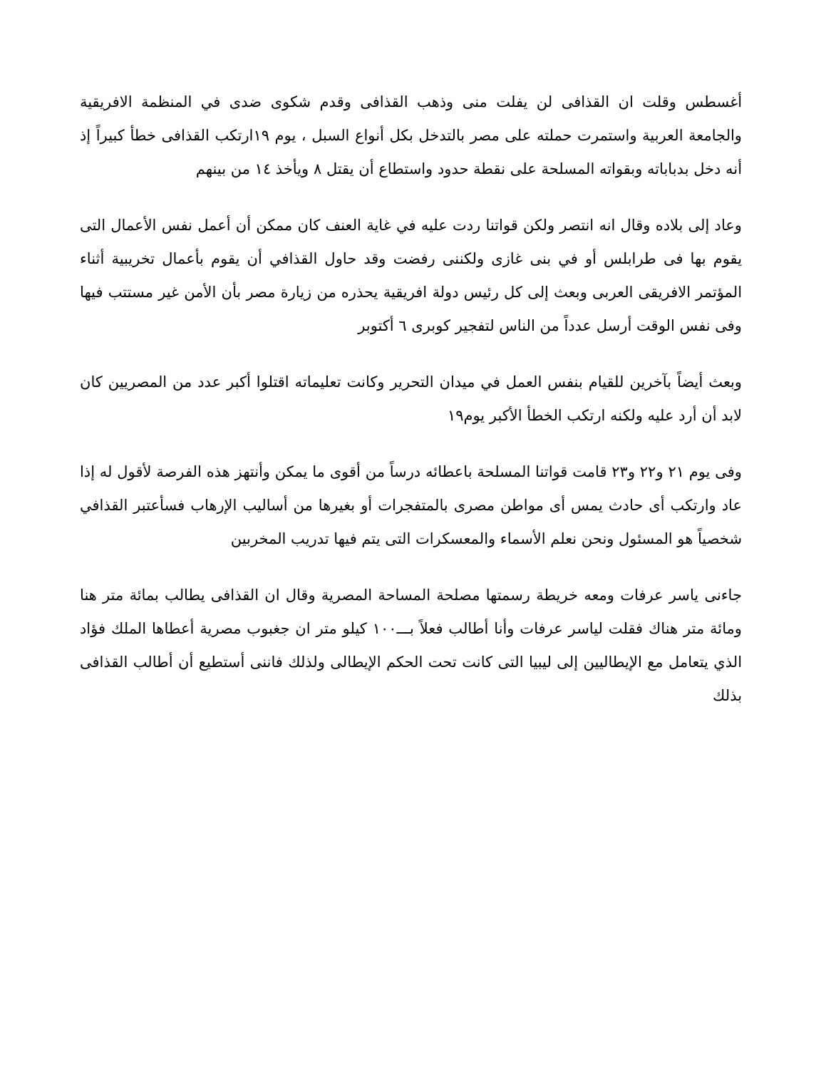أغسطس وقلت ان القذافى لن يفلت منى وذهب القذافى وقدم شكوى ضدى في المنظمة الافريقية والجامعة العربية واستمرت حملته على مصر بالتدخل بكل أنواع السبل ، يوم ١٩ارتكب القذافى خطأ كبيراً إذ أنه دخل بدباباته وبقواته المسلحة على نقطة حدود واستطاع أن يقتل ٨ ويأخذ ١٤ من بينهم
وعاد إلى بلاده وقال انه انتصر ولكن قواتنا ردت عليه في غاية العنف كان ممكن أن أعمل نفس الأعمال التى يقوم بها فى طرابلس أو في بنى غازى ولكننى رفضت وقد حاول القذافي أن يقوم بأعمال تخريبية أثناء المؤتمر الافريقى العربى وبعث إلى كل رئيس دولة افريقية يحذره من زيارة مصر بأن الأمن غير مستتب فيها وفى نفس الوقت أرسل عدداً من الناس لتفجير كوبرى ٦ أكتوبر
وبعث أيضاً بآخرين للقيام بنفس العمل في ميدان التحرير وكانت تعليماته اقتلوا أكبر عدد من المصريين كان لابد أن أرد عليه ولكنه ارتكب الخطأ الأكبر يوم١٩
وفى يوم ٢١ و٢٢ و٢٣ قامت قواتنا المسلحة باعطائه درساً من أقوى ما يمكن وأنتهز هذه الفرصة لأقول له إذا عاد وارتكب أى حادث يمس أى مواطن مصرى بالمتفجرات أو بغيرها من أساليب الإرهاب فسأعتبر القذافي شخصياً هو المسئول ونحن نعلم الأسماء والمعسكرات التى يتم فيها تدريب المخربين
جاءنى ياسر عرفات ومعه خريطة رسمتها مصلحة المساحة المصرية وقال ان القذافى يطالب بمائة متر هنا ومائة متر هناك فقلت لياسر عرفات وأنا أطالب فعلاً بـــ١٠٠ كيلو متر ان جغبوب مصرية أعطاها الملك فؤاد الذي يتعامل مع الإيطاليين إلى ليبيا التى كانت تحت الحكم الإيطالى ولذلك فاننى أستطيع أن أطالب القذافى بذلك